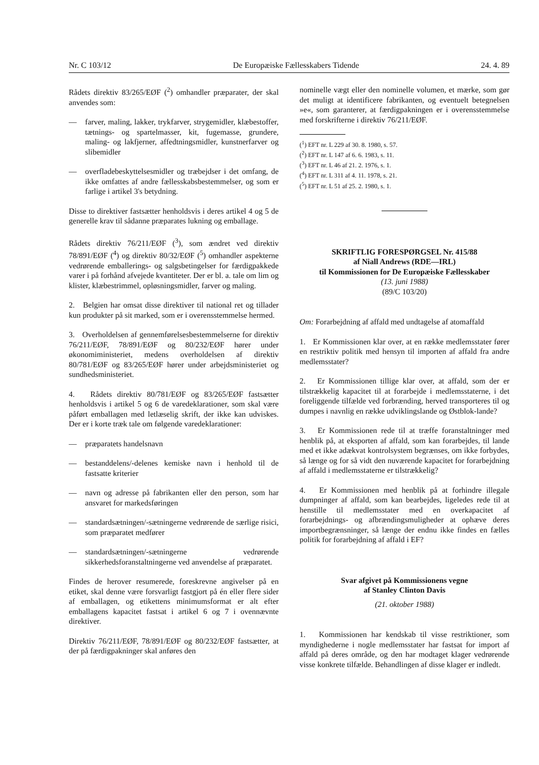Nr. C 103/12 De Europæiske Fællesskabers Tidende 24. 4. 89
Rådets direktiv 83/265/EØF (<sup>2</sup>) omhandler præparater, der skal anvendes som:
— farver, maling, lakker, trykfarver, strygemidler, klæbestoffer, tætnings- og spartelmasser, kit, fugemasse, grundere, maling- og lakfjerner, affedtningsmidler, kunstnerfarver og slibemidler
— overfladebeskyttelsesmidler og træbejdser i det omfang, de ikke omfattes af andre fællesskabsbestemmelser, og som er farlige i artikel 3's betydning.
Disse to direktiver fastsætter henholdsvis i deres artikel 4 og 5 de generelle krav til sådanne præparates lukning og emballage.
Rådets direktiv 76/211/EØF (<sup>3</sup>), som ændret ved direktiv 78/891/EØF (<sup>4</sup>) og direktiv 80/32/EØF (<sup>5</sup>) omhandler aspekterne vedrørende emballerings- og salgsbetingelser for færdigpakkede varer i på forhånd afvejede kvantiteter. Der er bl. a. tale om lim og klister, klæbestrimmel, opløsningsmidler, farver og maling.
2. Belgien har omsat disse direktiver til national ret og tillader kun produkter på sit marked, som er i overensstemmelse hermed.
3. Overholdelsen af gennemførelsesbestemmelserne for direktiv 76/211/EØF, 78/891/EØF og 80/232/EØF hører under økonomiministeriet, medens overholdelsen af direktiv 80/781/EØF og 83/265/EØF hører under arbejdsministeriet og sundhedsministeriet.
4. Rådets direktiv 80/781/EØF og 83/265/EØF fastsætter henholdsvis i artikel 5 og 6 de varedeklarationer, som skal være påført emballagen med letlæselig skrift, der ikke kan udviskes. Der er i korte træk tale om følgende varedeklarationer:
— præparatets handelsnavn
— bestanddelens/-delenes kemiske navn i henhold til de fastsatte kriterier
— navn og adresse på fabrikanten eller den person, som har ansvaret for markedsføringen
— standardsætningen/-sætningerne vedrørende de særlige risici, som præparatet medfører
— standardsætningen/-sætningerne vedrørende sikkerhedsforanstaltningerne ved anvendelse af præparatet.
Findes de herover resumerede, foreskrevne angivelser på en etiket, skal denne være forsvarligt fastgjort på én eller flere sider af emballagen, og etikettens minimumsformat er alt efter emballagens kapacitet fastsat i artikel 6 og 7 i ovennævnte direktiver.
Direktiv 76/211/EØF, 78/891/EØF og 80/232/EØF fastsætter, at der på færdigpakninger skal anføres den
nominelle vægt eller den nominelle volumen, et mærke, som gør det muligt at identificere fabrikanten, og eventuelt betegnelsen »e«, som garanterer, at færdigpakningen er i overensstemmelse med forskrifterne i direktiv 76/211/EØF.
(<sup>1</sup>) EFT nr. L 229 af 30. 8. 1980, s. 57.
(<sup>2</sup>) EFT nr. L 147 af 6. 6. 1983, s. 11.
(<sup>3</sup>) EFT nr. L 46 af 21. 2. 1976, s. 1.
(<sup>4</sup>) EFT nr. L 311 af 4. 11. 1978, s. 21.
(<sup>5</sup>) EFT nr. L 51 af 25. 2. 1980, s. 1.
SKRIFTLIG FORESPØRGSEL Nr. 415/88
af Niall Andrews (RDE—IRL)
til Kommissionen for De Europæiske Fællesskaber
(13. juni 1988)
(89/C 103/20)
Om: Forarbejdning af affald med undtagelse af atomaffald
1. Er Kommissionen klar over, at en række medlemsstater fører en restriktiv politik med hensyn til importen af affald fra andre medlemsstater?
2. Er Kommissionen tillige klar over, at affald, som der er tilstrækkelig kapacitet til at forarbejde i medlemsstaterne, i det foreliggende tilfælde ved forbrænding, herved transporteres til og dumpes i navnlig en række udviklingslande og Østblok-lande?
3. Er Kommissionen rede til at træffe foranstaltninger med henblik på, at eksporten af affald, som kan forarbejdes, til lande med et ikke adækvat kontrolsystem begrænses, om ikke forbydes, så længe og for så vidt den nuværende kapacitet for forarbejdning af affald i medlemsstaterne er tilstrækkelig?
4. Er Kommissionen med henblik på at forhindre illegale dumpninger af affald, som kan bearbejdes, ligeledes rede til at henstille til medlemsstater med en overkapacitet af forarbejdnings- og afbrændingsmuligheder at ophæve deres importbegrænsninger, så længe der endnu ikke findes en fælles politik for forarbejdning af affald i EF?
Svar afgivet på Kommissionens vegne
af Stanley Clinton Davis
(21. oktober 1988)
1. Kommissionen har kendskab til visse restriktioner, som myndighederne i nogle medlemsstater har fastsat for import af affald på deres område, og den har modtaget klager vedrørende visse konkrete tilfælde. Behandlingen af disse klager er indledt.